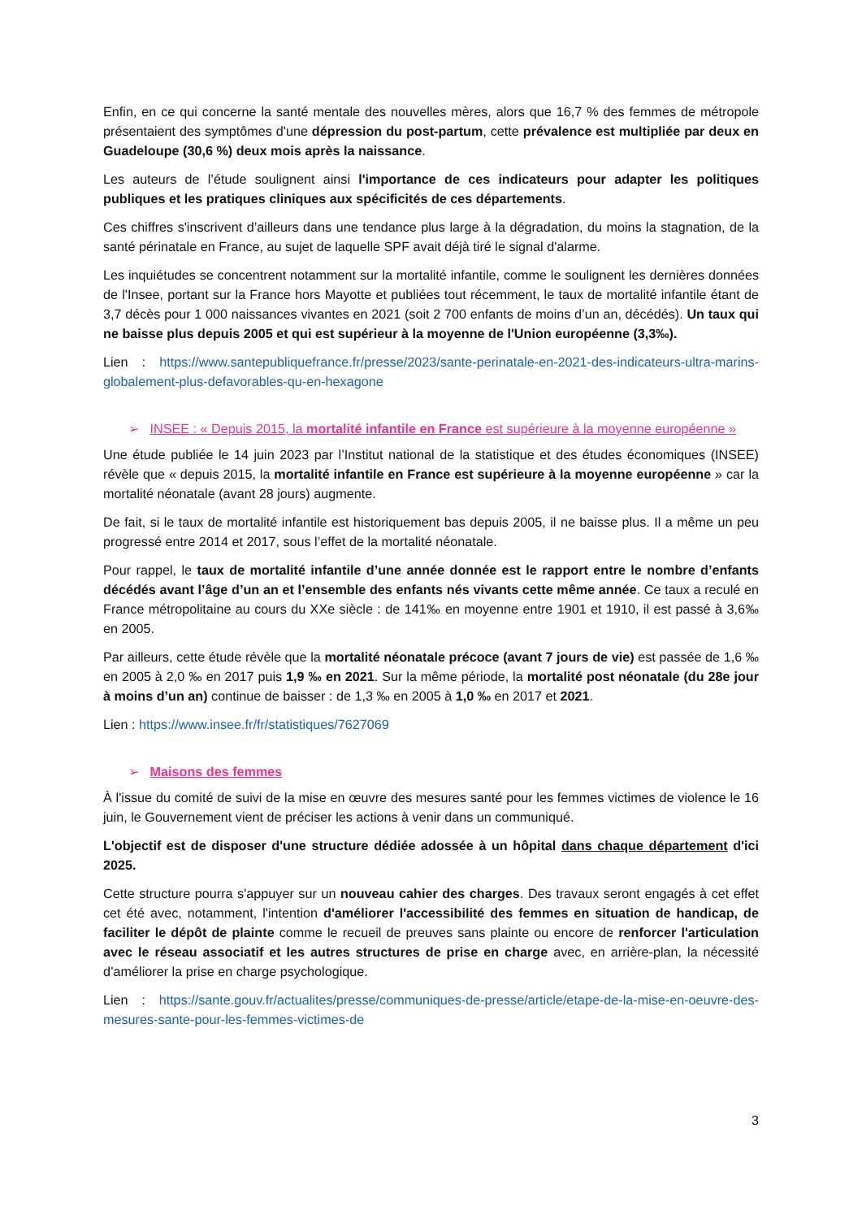Enfin, en ce qui concerne la santé mentale des nouvelles mères, alors que 16,7 % des femmes de métropole présentaient des symptômes d'une dépression du post-partum, cette prévalence est multipliée par deux en Guadeloupe (30,6 %) deux mois après la naissance.
Les auteurs de l’étude soulignent ainsi l'importance de ces indicateurs pour adapter les politiques publiques et les pratiques cliniques aux spécificités de ces départements.
Ces chiffres s'inscrivent d’ailleurs dans une tendance plus large à la dégradation, du moins la stagnation, de la santé périnatale en France, au sujet de laquelle SPF avait déjà tiré le signal d'alarme.
Les inquiétudes se concentrent notamment sur la mortalité infantile, comme le soulignent les dernières données de l'Insee, portant sur la France hors Mayotte et publiées tout récemment, le taux de mortalité infantile étant de 3,7 décès pour 1 000 naissances vivantes en 2021 (soit 2 700 enfants de moins d’un an, décédés). Un taux qui ne baisse plus depuis 2005 et qui est supérieur à la moyenne de l'Union européenne (3,3‰).
Lien : https://www.santepubliquefrance.fr/presse/2023/sante-perinatale-en-2021-des-indicateurs-ultra-marins-globalement-plus-defavorables-qu-en-hexagone
➢ INSEE : « Depuis 2015, la mortalité infantile en France est supérieure à la moyenne européenne »
Une étude publiée le 14 juin 2023 par l’Institut national de la statistique et des études économiques (INSEE) révèle que « depuis 2015, la mortalité infantile en France est supérieure à la moyenne européenne » car la mortalité néonatale (avant 28 jours) augmente.
De fait, si le taux de mortalité infantile est historiquement bas depuis 2005, il ne baisse plus. Il a même un peu progressé entre 2014 et 2017, sous l’effet de la mortalité néonatale.
Pour rappel, le taux de mortalité infantile d’une année donnée est le rapport entre le nombre d’enfants décédés avant l’âge d’un an et l’ensemble des enfants nés vivants cette même année. Ce taux a reculé en France métropolitaine au cours du XXe siècle : de 141‰ en moyenne entre 1901 et 1910, il est passé à 3,6‰ en 2005.
Par ailleurs, cette étude révèle que la mortalité néonatale précoce (avant 7 jours de vie) est passée de 1,6 ‰ en 2005 à 2,0 ‰ en 2017 puis 1,9 ‰ en 2021. Sur la même période, la mortalité post néonatale (du 28e jour à moins d’un an) continue de baisser : de 1,3 ‰ en 2005 à 1,0 ‰ en 2017 et 2021.
Lien : https://www.insee.fr/fr/statistiques/7627069
➢ Maisons des femmes
À l'issue du comité de suivi de la mise en œuvre des mesures santé pour les femmes victimes de violence le 16 juin, le Gouvernement vient de préciser les actions à venir dans un communiqué.
L'objectif est de disposer d'une structure dédiée adossée à un hôpital dans chaque département d'ici 2025.
Cette structure pourra s'appuyer sur un nouveau cahier des charges. Des travaux seront engagés à cet effet cet été avec, notamment, l'intention d'améliorer l'accessibilité des femmes en situation de handicap, de faciliter le dépôt de plainte comme le recueil de preuves sans plainte ou encore de renforcer l'articulation avec le réseau associatif et les autres structures de prise en charge avec, en arrière-plan, la nécessité d’améliorer la prise en charge psychologique.
Lien : https://sante.gouv.fr/actualites/presse/communiques-de-presse/article/etape-de-la-mise-en-oeuvre-des-mesures-sante-pour-les-femmes-victimes-de
3